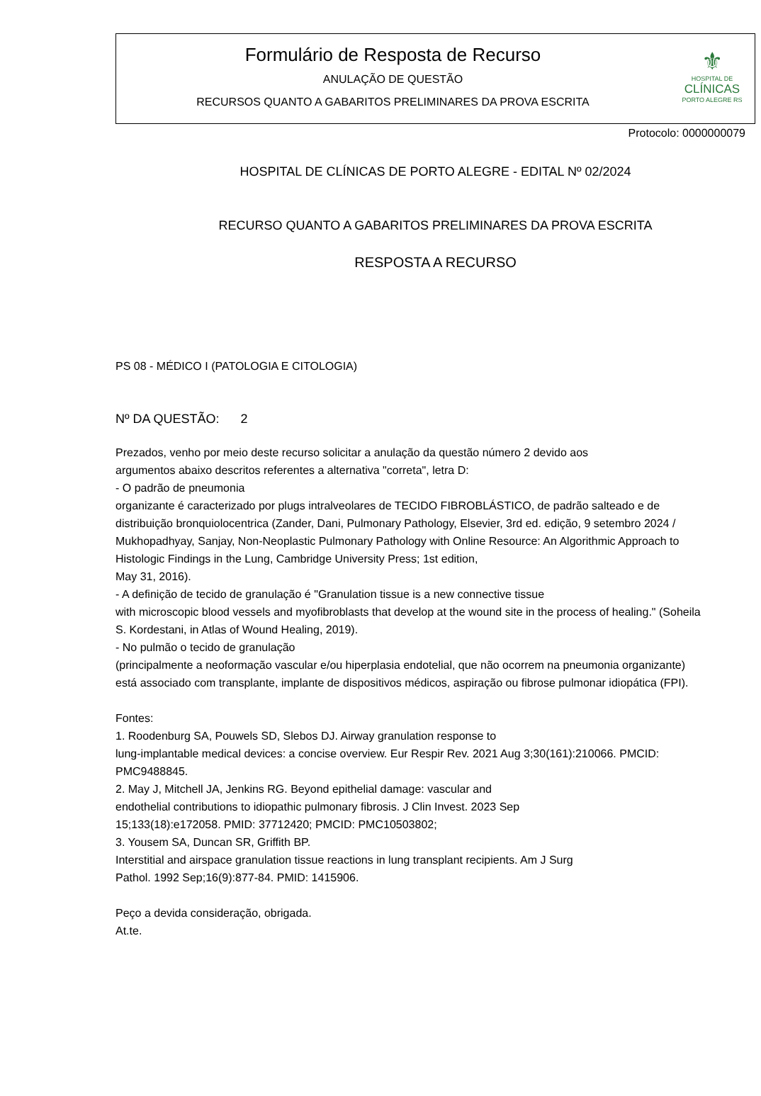Formulário de Resposta de Recurso
ANULAÇÃO DE QUESTÃO
RECURSOS QUANTO A GABARITOS PRELIMINARES DA PROVA ESCRITA
⚜
HOSPITAL DE
CLÍNICAS
PORTO ALEGRE RS
Protocolo: 0000000079
HOSPITAL DE CLÍNICAS DE PORTO ALEGRE - EDITAL Nº 02/2024
RECURSO QUANTO A GABARITOS PRELIMINARES DA PROVA ESCRITA
RESPOSTA A RECURSO
PS 08 - MÉDICO I (PATOLOGIA E CITOLOGIA)
Nº DA QUESTÃO: 2
Prezados, venho por meio deste recurso solicitar a anulação da questão número 2 devido aos
argumentos abaixo descritos referentes a alternativa "correta", letra D:
- O padrão de pneumonia
organizante é caracterizado por plugs intralveolares de TECIDO FIBROBLÁSTICO, de padrão salteado e de distribuição bronquiolocentrica (Zander, Dani, Pulmonary Pathology, Elsevier, 3rd ed. edição, 9 setembro 2024 / Mukhopadhyay, Sanjay, Non-Neoplastic Pulmonary Pathology with Online Resource: An Algorithmic Approach to Histologic Findings in the Lung, Cambridge University Press; 1st edition,
May 31, 2016).
- A definição de tecido de granulação é "Granulation tissue is a new connective tissue
with microscopic blood vessels and myofibroblasts that develop at the wound site in the process of healing." (Soheila S. Kordestani, in Atlas of Wound Healing, 2019).
- No pulmão o tecido de granulação
(principalmente a neoformação vascular e/ou hiperplasia endotelial, que não ocorrem na pneumonia organizante) está associado com transplante, implante de dispositivos médicos, aspiração ou fibrose pulmonar idiopática (FPI).
Fontes:
1. Roodenburg SA, Pouwels SD, Slebos DJ. Airway granulation response to
lung-implantable medical devices: a concise overview. Eur Respir Rev. 2021 Aug 3;30(161):210066. PMCID: PMC9488845.
2. May J, Mitchell JA, Jenkins RG. Beyond epithelial damage: vascular and
endothelial contributions to idiopathic pulmonary fibrosis. J Clin Invest. 2023 Sep
15;133(18):e172058. PMID: 37712420; PMCID: PMC10503802;
3. Yousem SA, Duncan SR, Griffith BP.
Interstitial and airspace granulation tissue reactions in lung transplant recipients. Am J Surg
Pathol. 1992 Sep;16(9):877-84. PMID: 1415906.
Peço a devida consideração, obrigada.
At.te.